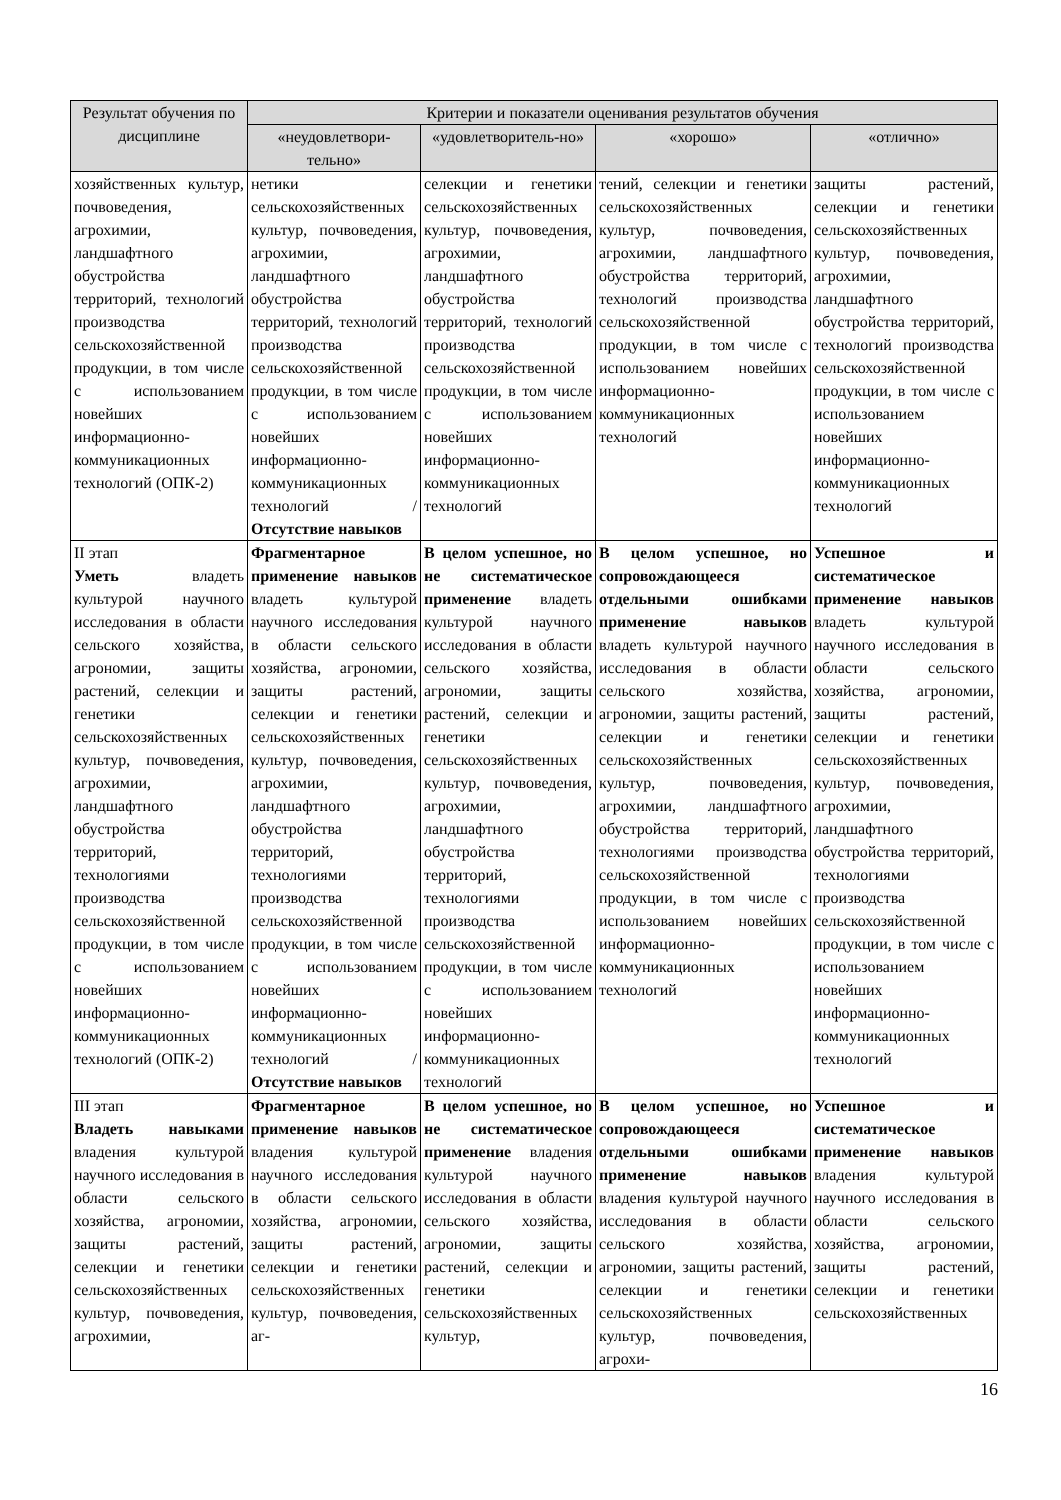| Результат обучения по дисциплине | Критерии и показатели оценивания результатов обучения | | | |
| --- | --- | --- | --- | --- |
| | «неудовлетвори-тельно» | «удовлетворитель-но» | «хорошо» | «отлично» |
| хозяйственных культур, почвоведения, агрохимии, ландшафтного обустройства территорий, технологий производства сельскохозяйственной продукции, в том числе с использованием новейших информационно-коммуникационных технологий (ОПК-2) | нетики сельскохозяйственных культур, почвоведения, агрохимии, ландшафтного обустройства территорий, технологий производства сельскохозяйственной продукции, в том числе с использованием новейших информационно-коммуникационных технологий / Отсутствие навыков | селекции и генетики сельскохозяйственных культур, почвоведения, агрохимии, ландшафтного обустройства территорий, технологий производства сельскохозяйственной продукции, в том числе с использованием новейших информационно-коммуникационных технологий | тений, селекции и генетики сельскохозяйственных культур, почвоведения, агрохимии, ландшафтного обустройства территорий, технологий производства сельскохозяйственной продукции, в том числе с использованием новейших информационно-коммуникационных технологий | защиты растений, селекции и генетики сельскохозяйственных культур, почвоведения, агрохимии, ландшафтного обустройства территорий, технологий производства сельскохозяйственной продукции, в том числе с использованием новейших информационно-коммуникационных технологий |
| II этап Уметь владеть культурой научного исследования в области сельского хозяйства, агрономии, защиты растений, селекции и генетики сельскохозяйственных культур, почвоведения, агрохимии, ландшафтного обустройства территорий, технологиями производства сельскохозяйственной продукции, в том числе с использованием новейших информационно-коммуникационных технологий (ОПК-2) | Фрагментарное применение навыков владеть культурой научного исследования в области сельского хозяйства, агрономии, защиты растений, селекции и генетики сельскохозяйственных культур, почвоведения, агрохимии, ландшафтного обустройства территорий, технологиями производства сельскохозяйственной продукции, в том числе с использованием новейших информационно-коммуникационных технологий / Отсутствие навыков | В целом успешное, но не систематическое применение владеть культурой научного исследования в области сельского хозяйства, агрономии, защиты растений, селекции и генетики сельскохозяйственных культур, почвоведения, агрохимии, ландшафтного обустройства территорий, технологиями производства сельскохозяйственной продукции, в том числе с использованием новейших информационно-коммуникационных технологий | В целом успешное, но сопровождающееся отдельными ошибками применение навыков владеть культурой научного исследования в области сельского хозяйства, агрономии, защиты растений, селекции и генетики сельскохозяйственных культур, почвоведения, агрохимии, ландшафтного обустройства территорий, технологиями производства сельскохозяйственной продукции, в том числе с использованием новейших информационно-коммуникационных технологий | Успешное и систематическое применение навыков владеть культурой научного исследования в области сельского хозяйства, агрономии, защиты растений, селекции и генетики сельскохозяйственных культур, почвоведения, агрохимии, ландшафтного обустройства территорий, технологиями производства сельскохозяйственной продукции, в том числе с использованием новейших информационно-коммуникационных технологий |
| III этап Владеть навыками владения культурой научного исследования в области сельского хозяйства, агрономии, защиты растений, селекции и генетики сельскохозяйственных культур, почвоведения, агрохимии, | Фрагментарное применение навыков владения культурой научного исследования в области сельского хозяйства, агрономии, защиты растений, селекции и генетики сельскохозяйственных культур, почвоведения, аг- | В целом успешное, но не систематическое применение владения культурой научного исследования в области сельского хозяйства, агрономии, защиты растений, селекции и генетики сельскохозяйственных культур, | В целом успешное, но сопровождающееся отдельными ошибками применение навыков владения культурой научного исследования в области сельского хозяйства, агрономии, защиты растений, селекции и генетики сельскохозяйственных культур, почвоведения, агрохи- | Успешное и систематическое применение навыков владения культурой научного исследования в области сельского хозяйства, агрономии, защиты растений, селекции и генетики сельскохозяйственных |
16